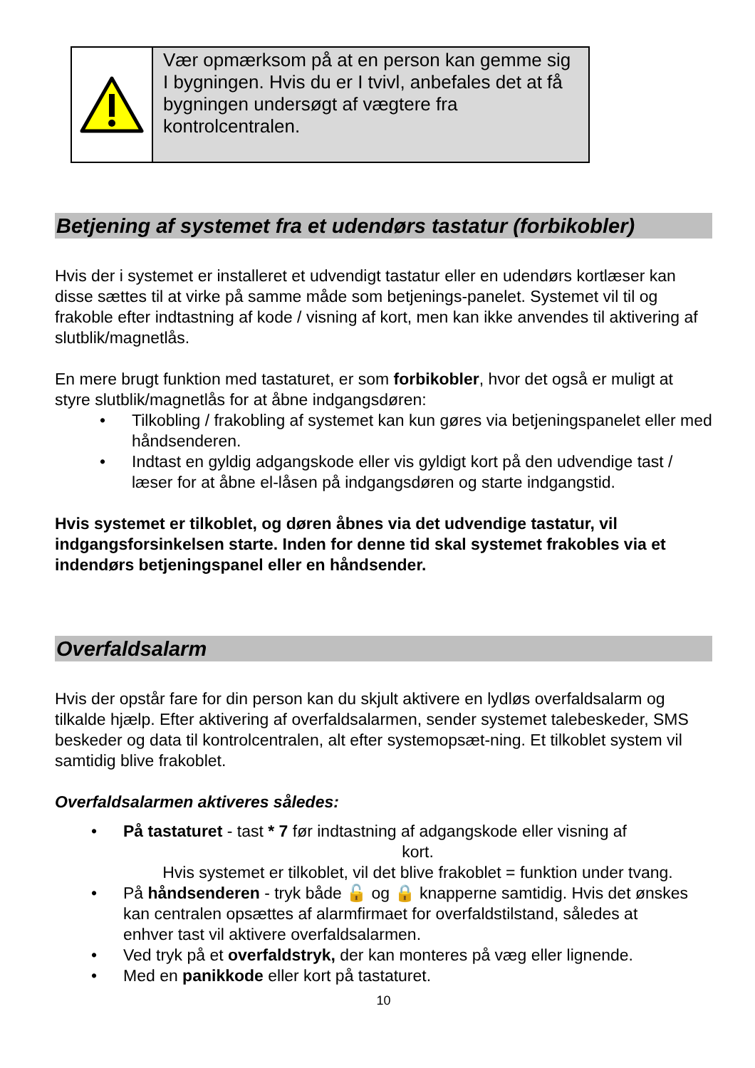Vær opmærksom på at en person kan gemme sig I bygningen. Hvis du er I tvivl, anbefales det at få bygningen undersøgt af vægtere fra kontrolcentralen.
Betjening af systemet fra et udendørs tastatur (forbikobler)
Hvis der i systemet er installeret et udvendigt tastatur eller en udendørs kortlæser kan disse sættes til at virke på samme måde som betjenings-panelet. Systemet vil til og frakoble efter indtastning af kode / visning af kort, men kan ikke anvendes til aktivering af slutblik/magnetlås.
En mere brugt funktion med tastaturet, er som forbikobler, hvor det også er muligt at styre slutblik/magnetlås for at åbne indgangsdøren:
• Tilkobling / frakobling af systemet kan kun gøres via betjeningspanelet eller med håndsenderen.
• Indtast en gyldig adgangskode eller vis gyldigt kort på den udvendige tast / læser for at åbne el-låsen på indgangsdøren og starte indgangstid.
Hvis systemet er tilkoblet, og døren åbnes via det udvendige tastatur, vil indgangsforsinkelsen starte. Inden for denne tid skal systemet frakobles via et indendørs betjeningspanel eller en håndsender.
Overfaldsalarm
Hvis der opstår fare for din person kan du skjult aktivere en lydløs overfaldsalarm og tilkalde hjælp. Efter aktivering af overfaldsalarmen, sender systemet talebeskeder, SMS beskeder og data til kontrolcentralen, alt efter systemopsæt-ning. Et tilkoblet system vil samtidig blive frakoblet.
Overfaldsalarmen aktiveres således:
• På tastaturet - tast * 7 før indtastning af adgangskode eller visning af
kort.
Hvis systemet er tilkoblet, vil det blive frakoblet = funktion under tvang.
• På håndsenderen - tryk både 🔓 og 🔒 knapperne samtidig. Hvis det ønskes kan centralen opsættes af alarmfirmaet for overfaldstilstand, således at
enhver tast vil aktivere overfaldsalarmen.
• Ved tryk på et overfaldstryk, der kan monteres på væg eller lignende.
• Med en panikkode eller kort på tastaturet.
10